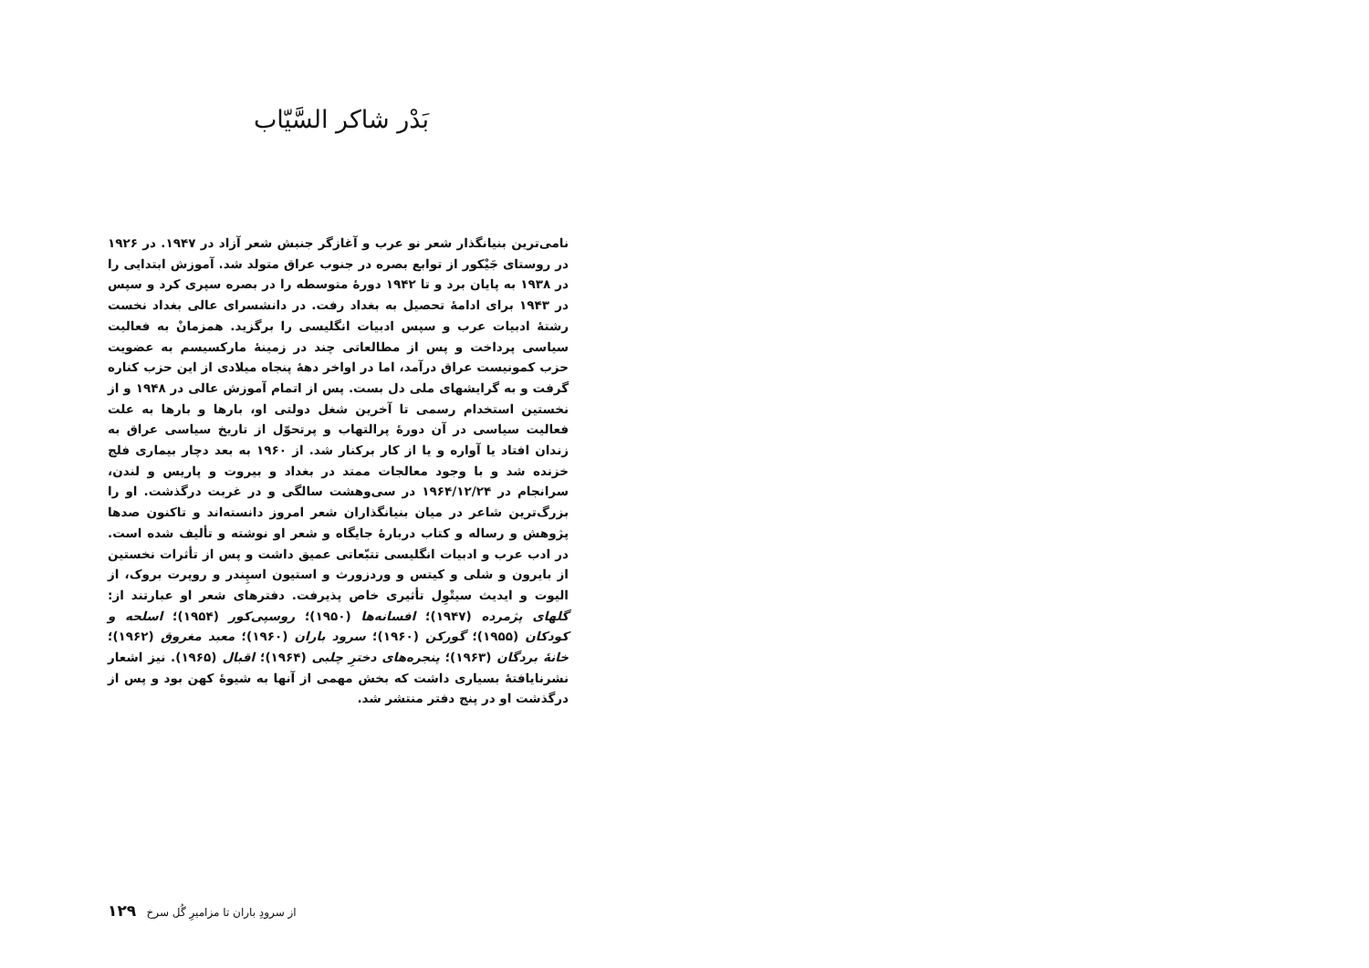بَدْر شاکر السَّیّاب
نامی‌ترین بنیانگذار شعر نو عرب و آغازگر جنبش شعر آزاد در ۱۹۴۷. در ۱۹۲۶ در روستای جَیْکور از توابع بصره در جنوب عراق متولد شد. آموزش ابتدایی را در ۱۹۳۸ به پایان برد و تا ۱۹۴۲ دورهٔ متوسطه را در بصره سپری کرد و سپس در ۱۹۴۳ برای ادامهٔ تحصیل به بغداد رفت. در دانشسرای عالی بغداد نخست رشتهٔ ادبیات عرب و سپس ادبیات انگلیسی را برگزید. همزمانْ به فعالیت سیاسی پرداخت و پس از مطالعاتی چند در زمینهٔ مارکسیسم به عضویت حزب کمونیست عراق درآمد، اما در اواخر دههٔ پنجاه میلادی از این حزب کناره گرفت و به گرایشهای ملی دل بست. پس از اتمام آموزش عالی در ۱۹۴۸ و از نخستین استخدام رسمی تا آخرین شغل دولتی او، بارها و بارها به علت فعالیت سیاسی در آن دورهٔ پرالتهاب و پرتحوّل از تاریخ سیاسی عراق به زندان افتاد یا آواره و یا از کار برکنار شد. از ۱۹۶۰ به بعد دچار بیماری فلج خزنده شد و با وجود معالجات ممتد در بغداد و بیروت و پاریس و لندن، سرانجام در ۱۹۶۴/۱۲/۲۴ در سی‌وهشت سالگی و در غربت درگذشت. او را بزرگ‌ترین شاعر در میان بنیانگذاران شعر امروز دانسته‌اند و تاکنون صدها پژوهش و رساله و کتاب دربارهٔ جایگاه و شعر او نوشته و تألیف شده است. در ادب عرب و ادبیات انگلیسی تتبّعاتی عمیق داشت و پس از تأثرات نخستین از بایرون و شلی و کیتس و وردزورث و استیون اسپِندر و روپرت بروک، از الیوت و ایدیث سیتْوِل تأثیری خاص پذیرفت. دفترهای شعر او عبارتند از: گلهای پژمرده (۱۹۴۷)؛ افسانه‌ها (۱۹۵۰)؛ روسپی‌کور (۱۹۵۴)؛ اسلحه و کودکان (۱۹۵۵)؛ گورکن (۱۹۶۰)؛ سرود باران (۱۹۶۰)؛ معبد مغروق (۱۹۶۲)؛ خانهٔ بردگان (۱۹۶۳)؛ پنجره‌های دخترِ چلبی (۱۹۶۴)؛ اقبال (۱۹۶۵). نیز اشعار نشرنایافتهٔ بسیاری داشت که بخش مهمی از آنها به شیوهٔ کهن بود و پس از درگذشت او در پنج دفتر منتشر شد.
از سرودِ باران تا مزامیرِ گُل سرخ ۱۲۹